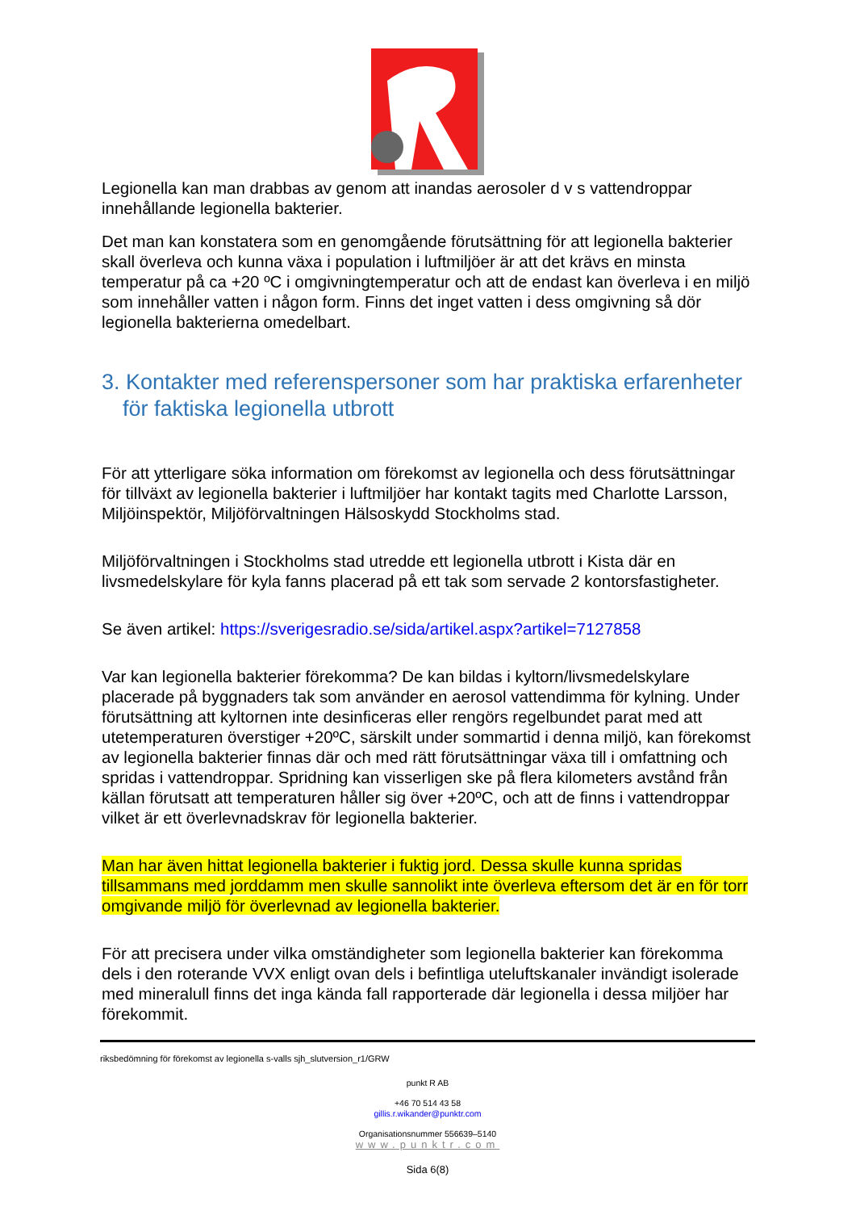Legionella kan man drabbas av genom att inandas aerosoler d v s vattendroppar innehållande legionella bakterier.
Det man kan konstatera som en genomgående förutsättning för att legionella bakterier skall överleva och kunna växa i population i luftmiljöer är att det krävs en minsta temperatur på ca +20 ºC i omgivningtemperatur och att de endast kan överleva i en miljö som innehåller vatten i någon form. Finns det inget vatten i dess omgivning så dör legionella bakterierna omedelbart.
3. Kontakter med referenspersoner som har praktiska erfarenheter för faktiska legionella utbrott
För att ytterligare söka information om förekomst av legionella och dess förutsättningar för tillväxt av legionella bakterier i luftmiljöer har kontakt tagits med Charlotte Larsson, Miljöinspektör, Miljöförvaltningen Hälsoskydd Stockholms stad.
Miljöförvaltningen i Stockholms stad utredde ett legionella utbrott i Kista där en livsmedelskylare för kyla fanns placerad på ett tak som servade 2 kontorsfastigheter.
Se även artikel: https://sverigesradio.se/sida/artikel.aspx?artikel=7127858
Var kan legionella bakterier förekomma? De kan bildas i kyltorn/livsmedelskylare placerade på byggnaders tak som använder en aerosol vattendimma för kylning. Under förutsättning att kyltornen inte desinficeras eller rengörs regelbundet parat med att utetemperaturen överstiger +20ºC, särskilt under sommartid i denna miljö, kan förekomst av legionella bakterier finnas där och med rätt förutsättningar växa till i omfattning och spridas i vattendroppar. Spridning kan visserligen ske på flera kilometers avstånd från källan förutsatt att temperaturen håller sig över +20ºC, och att de finns i vattendroppar vilket är ett överlevnadskrav för legionella bakterier.
Man har även hittat legionella bakterier i fuktig jord. Dessa skulle kunna spridas tillsammans med jorddamm men skulle sannolikt inte överleva eftersom det är en för torr omgivande miljö för överlevnad av legionella bakterier.
För att precisera under vilka omständigheter som legionella bakterier kan förekomma dels i den roterande VVX enligt ovan dels i befintliga uteluftskanaler invändigt isolerade med mineralull finns det inga kända fall rapporterade där legionella i dessa miljöer har förekommit.
riksbedömning för förekomst av legionella s-valls sjh_slutversion_r1/GRW
punkt R AB
+46 70 514 43 58
gillis.r.wikander@punktr.com
Organisationsnummer 556639–5140
www.punktr.com
Sida 6(8)